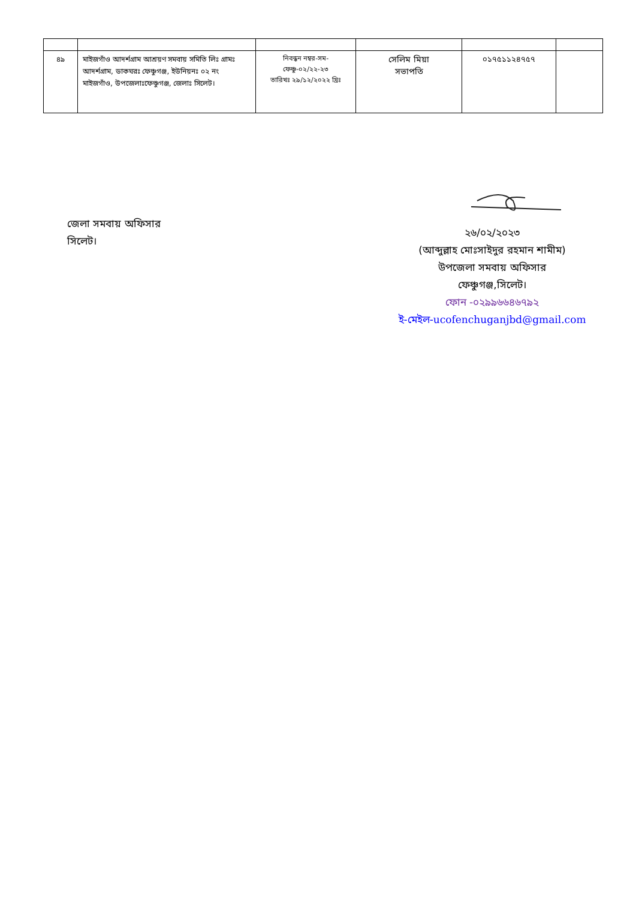| ৪৯ | মাইজগাঁও আদর্শগ্রাম আশ্রয়ণ সমবায় সমিতি লিঃ গ্রামঃ আদর্শগ্রাম, ডাকঘরঃ ফেঞ্চুগঞ্জ, ইউনিয়নঃ ০২ নং মাইজগাঁও, উপজেলাঃফেঞ্চুগঞ্জ, জেলাঃ সিলেট। | নিবন্ধন নম্বর-সম-ফেঞ্চু-০২/২২-২৩ তারিখঃ ২৯/১২/২০২২ খ্রিঃ | সেলিম মিয়া সভাপতি | ০১৭৫১১২৪৭৫৭ | |
জেলা সমবায় অফিসার
সিলেট।
২৬/০২/২০২৩
(আব্দুল্লাহ মোঃসাইদুর রহমান শামীম)
উপজেলা সমবায় অফিসার
ফেঞ্চুগঞ্জ,সিলেট।
ফোন -০২৯৯৬৬৪৬৭৯২
ই-মেইল-ucofenchuganjbd@gmail.com